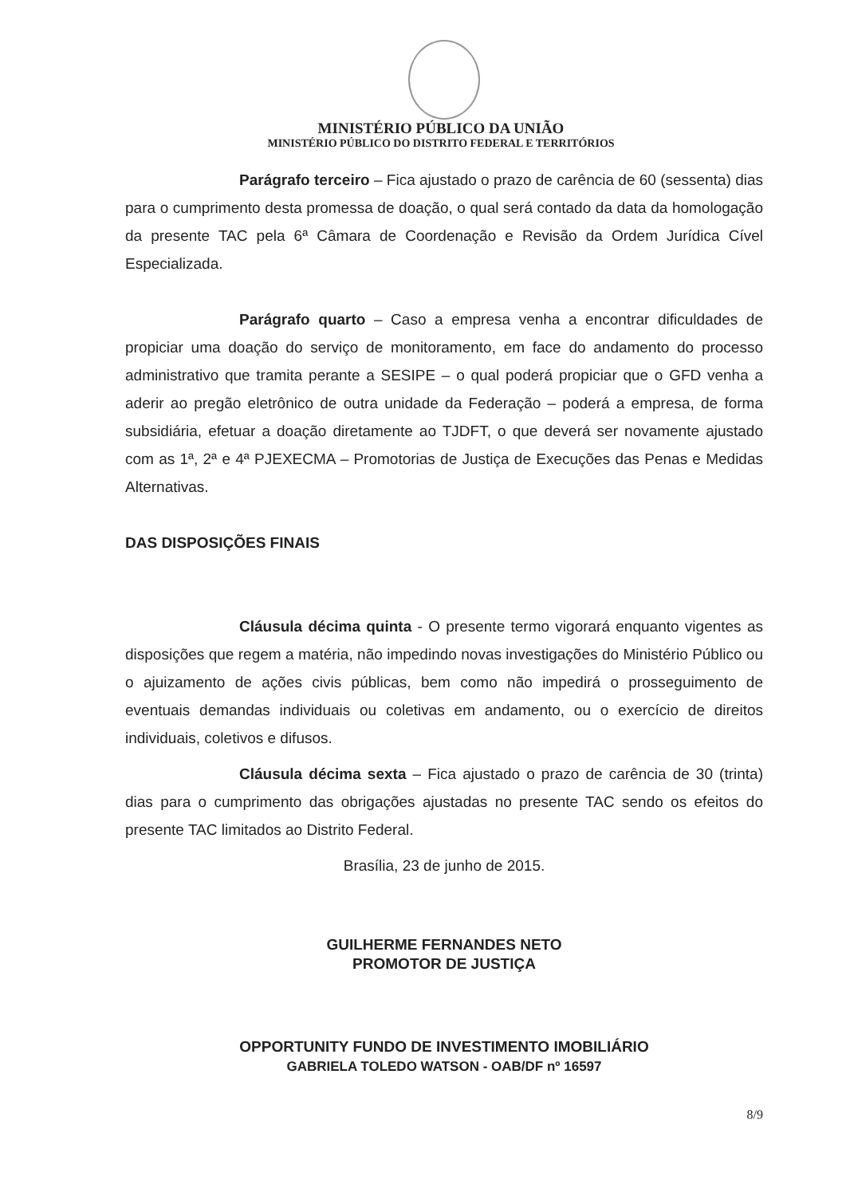MINISTÉRIO PÚBLICO DA UNIÃO
MINISTÉRIO PÚBLICO DO DISTRITO FEDERAL E TERRITÓRIOS
Parágrafo terceiro – Fica ajustado o prazo de carência de 60 (sessenta) dias para o cumprimento desta promessa de doação, o qual será contado da data da homologação da presente TAC pela 6ª Câmara de Coordenação e Revisão da Ordem Jurídica Cível Especializada.
Parágrafo quarto – Caso a empresa venha a encontrar dificuldades de propiciar uma doação do serviço de monitoramento, em face do andamento do processo administrativo que tramita perante a SESIPE – o qual poderá propiciar que o GFD venha a aderir ao pregão eletrônico de outra unidade da Federação – poderá a empresa, de forma subsidiária, efetuar a doação diretamente ao TJDFT, o que deverá ser novamente ajustado com as 1ª, 2ª e 4ª PJEXECMA – Promotorias de Justiça de Execuções das Penas e Medidas Alternativas.
DAS DISPOSIÇÕES FINAIS
Cláusula décima quinta - O presente termo vigorará enquanto vigentes as disposições que regem a matéria, não impedindo novas investigações do Ministério Público ou o ajuizamento de ações civis públicas, bem como não impedirá o prosseguimento de eventuais demandas individuais ou coletivas em andamento, ou o exercício de direitos individuais, coletivos e difusos.
Cláusula décima sexta – Fica ajustado o prazo de carência de 30 (trinta) dias para o cumprimento das obrigações ajustadas no presente TAC sendo os efeitos do presente TAC limitados ao Distrito Federal.
Brasília, 23 de junho de 2015.
GUILHERME FERNANDES NETO
PROMOTOR DE JUSTIÇA
OPPORTUNITY FUNDO DE INVESTIMENTO IMOBILIÁRIO
GABRIELA TOLEDO WATSON - OAB/DF nº 16597
8/9